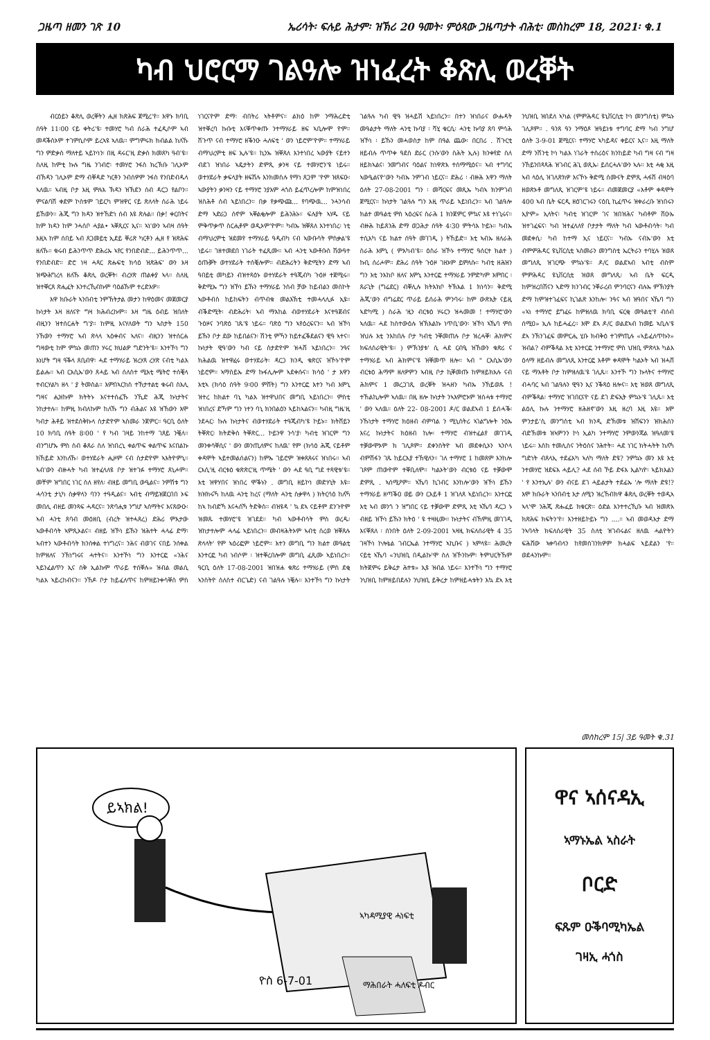ጋዜጣ ዘመን ገጽ 10 ኤሪሳት፡ ፍሉይ ሕታም፡ ዝኽሪ 20 ዓመት፡ ምዕጻው ጋዜጣታት ብሕቲ፡ መስከረም 18, 2021፡ ቁ.1
ካብ ህሮርማ ገልዓሎ ዝነፈረት ቆጽሊ ወረቐት
ብርዕይን ቆጽሊ ወረቐትን ሒዘ ክጽሕፍ ጀሚረ'የ። እዋኑ ክባቢ ሰዓት 11፡00 ናይ ቀትሪ'ዩ፡ ተመሃሮ ካብ ሰራሕ ተፈዲሶም ኣብ መዳቕስኦም ተገምሲሶም ይረኣዩ ኣለዉ። ምግምሩክ ክብልል ከለኹ ግን ምድቃስ ማለተይ ኣይኮነን፡ በዚ ዳሩር'ዚ ድቃስ ክመጸካ ዓብ'ዩ። ስለዚ ከምቲ ኩሉ ግዜ ንገብሮ፡ ተመሃሮ ንፋስ ክረኽቡ ገሊኦም ብኽዳን ገሊኦም ድማ ብቐዳድ ካርቶን ንብሰዎም ንፋስ የንበድብዱላ ኣለዉ። ኣብዚ ቦታ እዚ ምሉእ ኽዳን ዝኽደን ሰብ ዳርጋ የልቦን። ምናልባሽ ቀደም ኮስቱም ገይርካ ምዝዋር ናይ ጽለላት ሰራሕ ነይሩ ይኸውን። ሕጂ ግን ክዳን ዝተኸድነ ሰብ እዩ ጽሉል። በቃ! ቀርበትና ከም ክዳን ከም ንሓሰቦ ሓያል• ኣቐጺርና ኢና። ኣነ'ውን ኣብዛ ሰዓት እዚኣ ከም ሰበይ ኣብ ጸጋመይቲ ኢደይ ቐሪጽ ካርቶን ሒዘ የ ዝጽሕፍ ዘለኹ። ቁሩብ ይሕንጥጥ ድሕሪኡ ኣየር የንበድብድ... ይሕንጥጥ... የንበድብድ። ድሮ ነዛ ሓጻር ጽሑፍቲ ክሳዕ ዝጽሕፍ' ውን እዛ ዝጭሕግረላ ዘለኹ ቆጽሊ ወረቐት፡ ብረሃጽ ጠልቀያ ኣላ። ስለዚ ዝተቐርጸ ጽሒፈት እንተረኺብኩም ባዕልኹም ተረድእዎ።
እዋ ክቡራት ኣንበብቲ ንምኽትታል መታን ከዋዕመና መጀመርያ ኩነታት እዛ ዘለናዮ ግዛ ክሕብረኩም። እዛ ግዜ ዕብይ ዝበለት ብዚንን ዝተሰርሐት ግ'ያ። ከምዚ እናሃለወት ግን ኣስታት 150 ንኸውን ተማሃሮ ኣብ ጽላላ ኣዕቀብና ኣለና። ብዚንን ዝተሰርሐ ግዛውቲ ከም ምኳኑ መጠን ሃሩር ክህልዎ ግድንት'ዩ። እንተኾነ ግን እነሆት ግዛ ዓቕላ ጸቢብዋ፡ ሓደ ተማሃራይ ዝረሃጸ ረሃጽ ናብቲ ካልእ ይልሑ። ኣብ ርእሲኡ'ውን ጸሓይ ኣብ ሰለስተ ሚእቲ ሜትሮ ተሰቒላ ተብርሃልካ ዘላ ' ያ ትመስል። እምበኣርከስ ተኸታተልቲ ቁሩብ ስእሊ ግዛና ሒዝኩም ክትትኑ እናተተሰፈኹ ንኺድ ሕጂ ኩነታትና ንከታተሉ። ከምዚ ክብለኩም ከለኹ ግን ብሕልና እዩ ዝኸውን እሞ ካብታ ሕቶይ ዝተደሰቅኩላ ስታድዮም ኣስመራ ንጀምር። ዓርቢ ዕለት 10 ክባቢ ሰዓት 8፡00 ' የ ካብ ገዛይ ንከተማ ገጸይ ንቒለ። ብንግሆኡ ምስ ሰብ ቆጸራ ስለ ዝነበረኒ ቀልጥፍ ቀልጥፍ እናበልኩ ክኸይድ እንከለኹ፡ ወተሃደራት ሒዞም ናብ ስታድዮም ኣእትዮምኒ። ኣብ'ውን ብዙሓት ካብ ዝተፈላለዩ ቦታ ዝተገፉ ተማሃሮ ጸኒሖም። መቸም ዝግበር ነገር ስለ ዘየለ፡ ብዘይ መግቢ ውዒልና። ንምሽቱ ግን ሓሳንቲ ታኒካ ስቃዋላን ባንን ተዓዲልና። ኣብቲ ብማይዝጀርበበ ኦፍ መበሊ ብዘይ መንጻፍ ሓዳርና። ንጽባሒቱ ንግሆ ኣሰማትና እናጸውዑ፡ ኣብ ሓንቲ ጸባብ መዕዘቢ (ብረት ዝተሓጸረ) ድሕሪ ምእታው ኣውቶብሳት ኣምጺኦልና። ብዘይ ዝኾነ ይኹን ዝሕተት ሓላፊ ድማ፡ ኣብተን ኣውቶብሳት ክንሰቀል ተነግረና። ንሕና ብወገና ናበይ ንሰቀል ከምዘለና ንኽነግሩና ሓተትና። እንተኾነ ግን እንተርፎ «ንሕና ኣይንፈልጥን ኢና ሰቅ ኢልኩም ጥራይ ተሰቐሉ» ዝብል መልሲ ካልእ ኣይረከብናን። ንኸዶ ቦታ ከይፈለጥና ከምዘይንቀሳቐስ ምስ ነገርናዮም ድማ፡ ብበትሪ ኣትቶምና። ልክዕ ከም ንማሕረድቲ ዝተቐረባ ኩቡቲ እናቐጥቀጡ ንተማሃራይ ዘፍ ኣቢሎሞ ዮም። ሽጉጥ ናብ ተማሃሮ ዘቕንዑ ሓለፍቲ ' ወን ነይሮም'ዮም። ተማሃራይ ብማህረምቲ ዘፍ ኢሉ'ዩ። ኪንኡ ዝቐጸለ እንተነበረ ኣውያት ናይተን ብደገ ዝነበራ ኣዴታትን ድምጺ ቃንዛ ናይ ተመሃሮን'ዩ ነይሩ። ወተሃደራት ቃፍላያት ዘፍሸሉ እንክመስሉ የማነ ጸጋም 'ዮም ዝጸፍዑ፡ ኣውያትን ቃንዛን ናይ ተማሃሮ ንያእም ሓጎስ ይፈጥረሎም ከምዝነበረ ዝስሕቶ ሰብ ኣይነበረን። በቃ የቃጭጩ... የባጭዉ... ንሓንሳብ ድማ ኣድራጋ ሰኖም ኣቐልቂሎም ይሕንሕኑ። ፍሉያት ኣሃዱ ናይ ምቅጥቃጥ ስርሒቶም ወዲኦም'ዮም። ካብኡ ዝቐጸለ እንተነበረ፡ ነቲ ብማህረምቲ ዝደመየ ተማሃራይ ዓዲብካ ናብ ኣውቡሳት ምስቃል'ዩ ነይሩ። ገዘተመደበ ነገራት ተፈጺሙ። ኣብ ሓንቲ ኣውቶቡስ ሽውዓተ ዕጡቓት ወተሃደራት ተሰቒሎም። ብድሕሪትን ቅድሚትን ድማ ኣብ ዓበይቲ መካይን ብዝተጻዕኑ ወተሃደራት ተዓጂብካ ጉዕዞ ተጀሚሩ። ቅድሚኡ ግን ዝኾነ ይኹን ተማሃራይ ንሰብ ቻው ከይብልን መስኮት ኣውቶብስ ከይከፍትን ብጥብቁ መልእኽቲ ተመሓላሊፉ ኢዩ። ብቕድሚት፡ ብድሕሪት፡ ኣብ ማእከል ብወተሃደራት እናተዓጀብና ጉዕዞና ንባጽዕ ገጹ'ዩ ነይሩ። ባጽዕ ግን ኣየዕረፍናን። ኣብ ዝኾነ ይኹን ቦታ ደው ከይበልናን፡ ሽንቲ ምኻን ከይተፈቕደልናን ዊዓ ኣተና። ኩነታት ዊዓ'ውን ካብ ናይ ስታድዮም ዝሓሸ ኣይነበረን። ንዓና ክሕልዉ ዝተዋፈሩ ወተሃደራት፡ ዳርጋ ክንዲ ቁጽርና ዝኾኑ'ዮም ነይሮም። ኣማስይኡ ድማ ኩፋሊሎም ኣደቀሱና። ክሳዕ ' ታ እዋን እቲኣ (ክሳዕ ሰዓት 9፡00 ምሸት) ግን እንተርፎ እተን ካብ እምኒ ዝተረ ከክልተ ባኒ ካልእ ዝተዋህበና መግቢ ኣይነበረን። ምስቲ ዝነበረና ድኻም ግን ነተን ባኒ ክንበልዕን ኣይከኣልናን። ካብዚ ግዜ'ዚ ንደሓር፡ ኩሉ ኩነታትና ብወተሃደራት ተዓጂብካ'ዩ ኮይኑ። ክትሸይን ትቐጽር፡ ክትድቅስ ትቐጽር... ኮይንዋ ንሳ'ያ፡ ካብቲ ዝገርም ግን መንቀሳቐሲና ' ውን መንጢለምና ከለዉ' የም (ክሳዕ ሕጂ ናይቶም ቀዳሞት ኣይተመልሰልናን) ከምኡ ገይሮም ዝቀጸጸሩና ዝነበሩ። ኣብ ርእሲ'ዚ ብርቱዕ ቁጽጽር'ዚ ጥሜት ' ውን ሓደ ዓቢ ግደ ተጻዊቱ'ዩ። እቲ ዝዋሃበና ዝነበረ ሞቕኑን . መግቢ ዘይኮነ መድሃኒት እዩ። ክዝክሩኻ ከለዉ ሓንቲ ከረና (ማለት ሓንቲ ስቃዋላ ) ክትርሳዕ ከለኻ ከኣ ከብድኻ እናሓሰኻ ትድቅስ። ብዝዩዳ ' ኳ ደኣ ናይቶም ደንጉዮም ዝመጹ ተመሃሮ'ዩ ዝገደደ። ካብ ኣውቶብሳት ምስ ወረዱ፡ ዝከታተሎም ሓላፊ ኣይነበረን። መብዛሕትኦም ኣብቲ ሰረወ ዝቐጸሉ ጽላላት' የም ኣዕሪፎም ነይሮም። እተን መግቢ ግን ክልተ መዓልቲ እንተርፎ ካብ ነብሶም ፡ ዝተቐረበሎም መግቢ ፈጺሙ ኣይነበረን። ዓርቢ ዕለት 17-08-2001 ዝበዝሐ ቁጽሪ ተማሃራይ (ምስ ደቂ ኣንስትዮ ሰለስተ ብርጌድ) ናብ ገልዓሉ ነቒሉ። እንተኾነ ግን ኩነታት ገልዓሉ ካብ ዊዓ ዝሓይሽ ኣይነበረን። በተን ዝነበራና ውሑዳት መዓልታት ማለት ሓንቲ ኩባያ ፡ ሻሂ ቁርሲ፡ ሓንቲ ኩባያ ጸባ ምሳሕ ዝኾነ ፡ ይኹን መሓወስታ ከም በዓል ጨው፡ በርበሪ . ሽጉርቲ ዘይብሉ ጥጥቀ ዓደስ ድራር (ንሱ'ውን ስሕት ኢሉ) ክንቀየድ ስለ ዘይክኣልና፡ ንመግብና ባዕልና ከነዋጽእ ተሰማሚዕና። ኣብ ተግባር ኣውዒልናዮ'ውን ካብኡ ንምገብ ነይርና። ድሕሪ ፡ ብዙሕ እዋን ማለት ዕለት 27-08-2001 ግን ፡ መሻርፍና መጺኡ ካብኣ ክንምገብ ጀሚርና። ኩነታት ገልዓሉ ግን እዚ ጥራይ ኣይነበረን። ኣብ ገልዓሎ ክልተ መዓልቲ ምስ ኣዕረፍና ስራሕ 1 ክንጀምር ምኳና እዩ ተነጊሩና። ብዙሕ ከይጸንሕ ድማ ወጋሕታ ሰዓት 4፡30 ምትሳእ ኮይኑ። ካብኡ ተሲእካ ናይ ክልተ ሰዓት መገገዲ ) ትኸይድ። እቲ ኣብኡ ዘለራሕ ስራሕ እምኒ ( ምእካብ'ዩ። ዕስራ ዝኾኑ ተማሃሮ ዓሰርተ ክልተ ) ኩቢ ሰሪሖም። ድሕሪ ሰዓት ጉዕዞ ገዘኦም ይምለሱ። ካብቲ ዘሕዝን ግን እቲ ንእከቦ ዘለና እምኒ እንተርፎ ተማሃራይ ንምድካም እምበር ፡ ጸራጊት (ግሬደር) ብቐሊሉ ክትእክቦ ትኽእል 1 ክነሳን። ቅድሚ ሕጂ'ውን ብግሬደር ጥራይ ይሰራሕ ምንባሩ፡ ከም ውጽኢት ናይዚ ኣድካሚ ) ስራሕ 'ዚን ብርቱዕ ሃሩርን ዝሓመመ ! ተማሃሮ'ውን ኣለዉ። ሓደ ከስተውዕሉ ዝኽእልኩ ነጥቢ'ውን፡ ዝኾነ ኣኼባ ምስ ዝህሉ እቲ ንእከበሉ ቦታ ካብቲ ንቐመጠሉ ቦታ ዝረሓቐ፡ ሕክምና ክፍለሰራዊት'ዩ። ) ምኽንያቱ' ሲ ሓደ ርብዒ ዝኸውን ቁጽሪ ና ተማሃራይ ኣብ ሕክምና'ዩ ዝቐመጥ ዘሎ። ኣብ " ርእሲኡ'ውን ብርቱዕ ሕማም ዘለዎምን ኣብዚ ቦታ ኪቐመጡ ከምዘይክእሉ ናብ ሕክምና 1 መረጋገጺ ወረቐት ዝሓዘን ካብኡ ንኸይወጹ ! ተኸልኪሎም ኣለዉ። በዚ ዘሎ ኩነታት ንኣእምሮኦም ዝሰሓቱ ተማሃሮ ' ውን ኣለዉ። ዕለት 22- 08-2001 ዶ/ር ወልደኣብ 1 ይሰሓቕ፡ ንኹነታት ተማሃሮ ክዕዘብ ብምባል ን ሚኒስትሪ ኣገልግሎት ንዕኡ እናረ ኩነታትና ክዕዘብ ከሎ፡ ተማሃሮ ብዝተፈልየ መገገዲ ተቓውሞኦም ክ ገሊጾም። ደቀንስትዮ ኣብ መደቀሲኦን ኣንሶላ ብምሽፋን ገጹ ከይርእያ ተኸዊለን። ገለ ተማሃሮ 1 ከመጸም እንከሎ ገጾም ጠውዮም ተቐቢለሞ። ካልኦት'ውን ብርቱዕ ናይ ተቓውሞ ድምጺ . ኣሰሚዖም። ኣኼባ ኪገብር እንከሎ'ውን ዝኾነ ይኹን ተማሃራይ ዘጣቕዐ ወይ ውን ርእይቶ 1 ዝገለጸ ኣይነበረን። እንተርፎ እቲ ኣብ መንጎ ን ዝግበር ናይ ተቓውሞ ድምጺ እቲ ኣኼባ ዳርጋ ኑ ብዘይ ዝኾነ ይኹን ክትዕ ' ዩ ተዛዚሙ። ኩነታትና ብኸምዚ መገገዲ እናቐጸለ ፡ ሰንበት ዕለት 2-09-2001 ኣዛዚ ክፍለሰራዊት 4 35 ገዛኾነ ኮሎኔል ገብርኤል ንተማሃሮ ኣኪቡና ) ኣምላዩ። ሕመረት ናይቲ ኣኼባ «ንህዝቢ በዲልኩ'ሞ ስለ ዝኾንኩም፡ ትምህርትኹም ክትጀምሩ ይቅሬታ ሕተቱ» ኢዩ ዝብል ነይሩ። እንተኾነ ግን ተማሃሮ ንህዝቢ ከምዘይበደሉን ንህዝቢ ይቅረታ ከምዘይሓቱትን እኳ ደኣ እቲ ንህዝቢ ዝበደለ ኣካል (ምምሕዳር ዩኒቨርሲቲ ኮነ መንግስቲ) ምኳኑ ገሊጾም። . ዓንጸ ዓን ንማዕጾ ዝዓይነቱ ተግባር ድማ ካብ ንግሆ ዕለት 3-9-01 ጀሚርና፡ ተማሃሮ ኣካይዳና ቀይርና ኢና። እዚ ማለት ድማ ንሽንቲ ኮነ ካልእ ነገራት ተሰሪዕና ክንከይድ ካብ ግዛ ናብ ግዛ ንኸይንበጻጻሕ ዝገብር ሕጊ ወጺኡ፡ ይሰርሓሉ'ውን ኣሉ። እቲ ሓቂ እዚ ኣብ ላዕሊ ዝገለጽክዎ እናኾኑ ቅድሚ ሰሙናት ድምጺ ሓፋሽ ብዛዕባ ዘወጽኦቶ መግለጺ ዝገርም'ዩ ነይሩ። ብመጀመርያ «እቶም ቀዳሞት 400 ኣብ ቤት ፍርዲ ዘዕገርገሩን ናዕቢ ኪፈጥሩ ዝቀራረቡ ዝነበሩን ኢዮም» ኢላትና፡ ካብቲ ዝገርም ገና ዝበዝሕና ካብቶም ሽዑኡ ዝተገፈፍና፡ ካብ ዝተፈላለየ ቦታታት ማለት ካብ ኣውቶብሳት፡ ካብ መደቀሲ፡ ካብ ከተማ ኢና ነይርና። ካብኡ ናብኡ'ውን እቲ ብምምሕዳር ዩኒቨርሲቲ ኣስመራን መንግስቲ ኤርትራን ተባሂሉ ዝወጸ መግለጺ ዝገርጭ ምኳኑ'ዩ። ዶ/ር ወልደኣብ ኣብቲ ብስም ምምሕዳር ዩኒቨርሲቲ ዝወጸ መግለጺ፡ ኣብ ቤት ፍርዲ ከምዝረበሽናን ኣድማ ክንገብር ንቐራረብ ምንባርናን ብሉኡ ምኽንያት ድማ ከምዝተገፈፍና ኪገልጽ እንከሎ፡ ንዓና ኣብ ዝዓበና ኣኼባ ግን «ኣነ ተማሃሮ ይግፈሩ ከምዘለዉ ክባቢ ፍርቂ መዓልቲ'የ ብሰብ ሰሚዐ» ኢሉ ከይሓፈረ። እሞ ደኣ ዶ/ር ወልደኣብ ከመይ ኣቢሉ'ዩ ደኣ ንኽንገፈፍ መምርሒ ሂቡ ክብቅዕ ተገምጢሉ «ኣይፈለጥኩን» ዝብል? ብምቕጻል እቲ እንተርፎ ንተማሃሮ ምስ ህዝቢ ምጽላእ ካልእ ዕላማ ዘይብሉ መግለጺ እንተርፎ እቶም ቀዳሞት ካልኦት ኣብ ዝሓሸ ናይ ማእቶት ቦታ ከምዘለዉ'ዩ ገሊጹ። እንተኾ ግን ኩላትና ተማሃሮ ብሓባር ኣብ ገልዓሉን ዊዓን ኢና ንቕጻዕ ዘሎና። እቲ ዝወጸ መግለጺ ብምቕጻል፡ ተማሃሮ ዝገበርናዮ ናይ ደገ ድፍኢት ምኳኑ'ዩ ገሊጹ። እቲ ልዕሊ ኩሉ ንተማሃሮ ዘሕዘኖ'ውን እዚ ዘረባ እዚ እዩ። እሞ ምንታይ'ሲ መንግስቲ ኣብ ክንዲ ድኽመቱ ዝሽፍንን ዝክሕሰን ብድኽመቱ ዝኣምንን ኮነ ኢልካ ንተማሃሮ ንምውንጃል ዝዓለመ'ዩ ነይሩ። እስከ ተመሊስና ንትዕስና ንሕተት። ሓደ ነገር ክትሓትት ከለኻ ግድነት ብጸላኢ ተደፊእካ ኣለካ ማለት ድዩ? ንምኳኑ መን እዩ እቲ ንተመሃሮ ዝደፍእ ሓይሊ? ሓደ ሰብ ኾይ ድፋእ ኢልካዮ፡ ኣይክእልን ' የ እንተኢሉ' ውን ብናይ ደገ ሓይልታት ተደፊኡ 'ሎ ማለት ድዩ!? እሞ ክቡራት ኣንበብቲ እታ ለሚን ዝረኸብክዋ ቆጽሊ ወረቐት ተወዲኣ ኣላ'ሞ ንሕጂ ጽሑፈይ ክቁርጽ። ዕድል እንተተረኺቡ ኣብ ዝመጽእ ክጽሕፍ ክፍትን'የ። እንተዘይኮይኑ ግን ....። ኣብ መወዳእታ ድማ ንኣባላት ክፍለሰራዊት 35 ስለቲ ዝገብሩልና ዘለዉ ሓልዮትን ፍሕሸው ኣቀባብላን ከየመስገንክዎም ክሓልፍ ኣይደልን 'የ። ወደሓንኩም።
መስከረም 15| 3ይ ዓመት ቁ.31
ይኣክል!
ኣካዳሚያዊ ሓነፍቲ
ማሕበራት ሓለፍቲ ዶብር
ዮስ 6-7-01
ዋና ኣሰናዳኢ
ኣማኑኤል ኣስራት
ቦርድ
ፍጹም ዑቕባሚካኤል
ገዛኢ ሓጎስ